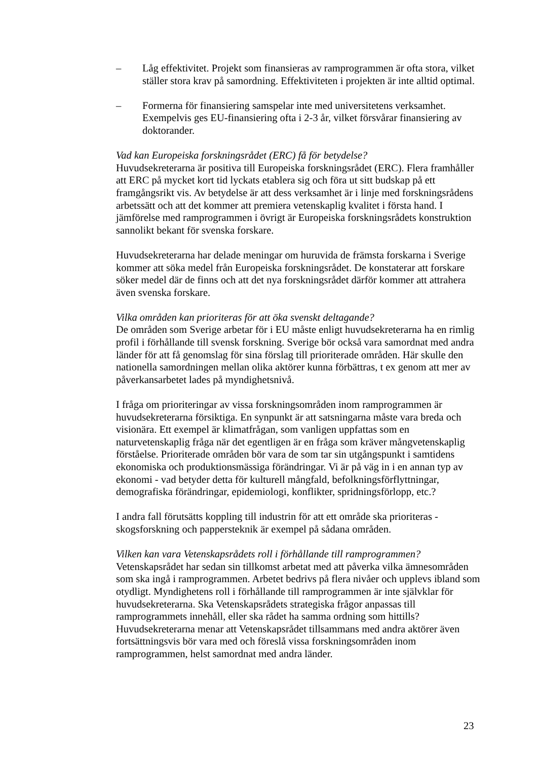– Låg effektivitet. Projekt som finansieras av ramprogrammen är ofta stora, vilket ställer stora krav på samordning. Effektiviteten i projekten är inte alltid optimal.
– Formerna för finansiering samspelar inte med universitetens verksamhet. Exempelvis ges EU-finansiering ofta i 2-3 år, vilket försvårar finansiering av doktorander.
Vad kan Europeiska forskningsrådet (ERC) få för betydelse?
Huvudsekreterarna är positiva till Europeiska forskningsrådet (ERC). Flera framhåller att ERC på mycket kort tid lyckats etablera sig och föra ut sitt budskap på ett framgångsrikt vis. Av betydelse är att dess verksamhet är i linje med forskningsrådens arbetssätt och att det kommer att premiera vetenskaplig kvalitet i första hand. I jämförelse med ramprogrammen i övrigt är Europeiska forskningsrådets konstruktion sannolikt bekant för svenska forskare.
Huvudsekreterarna har delade meningar om huruvida de främsta forskarna i Sverige kommer att söka medel från Europeiska forskningsrådet. De konstaterar att forskare söker medel där de finns och att det nya forskningsrådet därför kommer att attrahera även svenska forskare.
Vilka områden kan prioriteras för att öka svenskt deltagande?
De områden som Sverige arbetar för i EU måste enligt huvudsekreterarna ha en rimlig profil i förhållande till svensk forskning. Sverige bör också vara samordnat med andra länder för att få genomslag för sina förslag till prioriterade områden. Här skulle den nationella samordningen mellan olika aktörer kunna förbättras, t ex genom att mer av påverkansarbetet lades på myndighetsnivå.
I fråga om prioriteringar av vissa forskningsområden inom ramprogrammen är huvudsekreterarna försiktiga. En synpunkt är att satsningarna måste vara breda och visionära. Ett exempel är klimatfrågan, som vanligen uppfattas som en naturvetenskaplig fråga när det egentligen är en fråga som kräver mångvetenskaplig förståelse. Prioriterade områden bör vara de som tar sin utgångspunkt i samtidens ekonomiska och produktionsmässiga förändringar. Vi är på väg in i en annan typ av ekonomi - vad betyder detta för kulturell mångfald, befolkningsförflyttningar, demografiska förändringar, epidemiologi, konflikter, spridningsförlopp, etc.?
I andra fall förutsätts koppling till industrin för att ett område ska prioriteras - skogsforskning och pappersteknik är exempel på sådana områden.
Vilken kan vara Vetenskapsrådets roll i förhållande till ramprogrammen?
Vetenskapsrådet har sedan sin tillkomst arbetat med att påverka vilka ämnesområden som ska ingå i ramprogrammen. Arbetet bedrivs på flera nivåer och upplevs ibland som otydligt. Myndighetens roll i förhållande till ramprogrammen är inte självklar för huvudsekreterarna. Ska Vetenskapsrådets strategiska frågor anpassas till ramprogrammets innehåll, eller ska rådet ha samma ordning som hittills? Huvudsekreterarna menar att Vetenskapsrådet tillsammans med andra aktörer även fortsättningsvis bör vara med och föreslå vissa forskningsområden inom ramprogrammen, helst samordnat med andra länder.
23